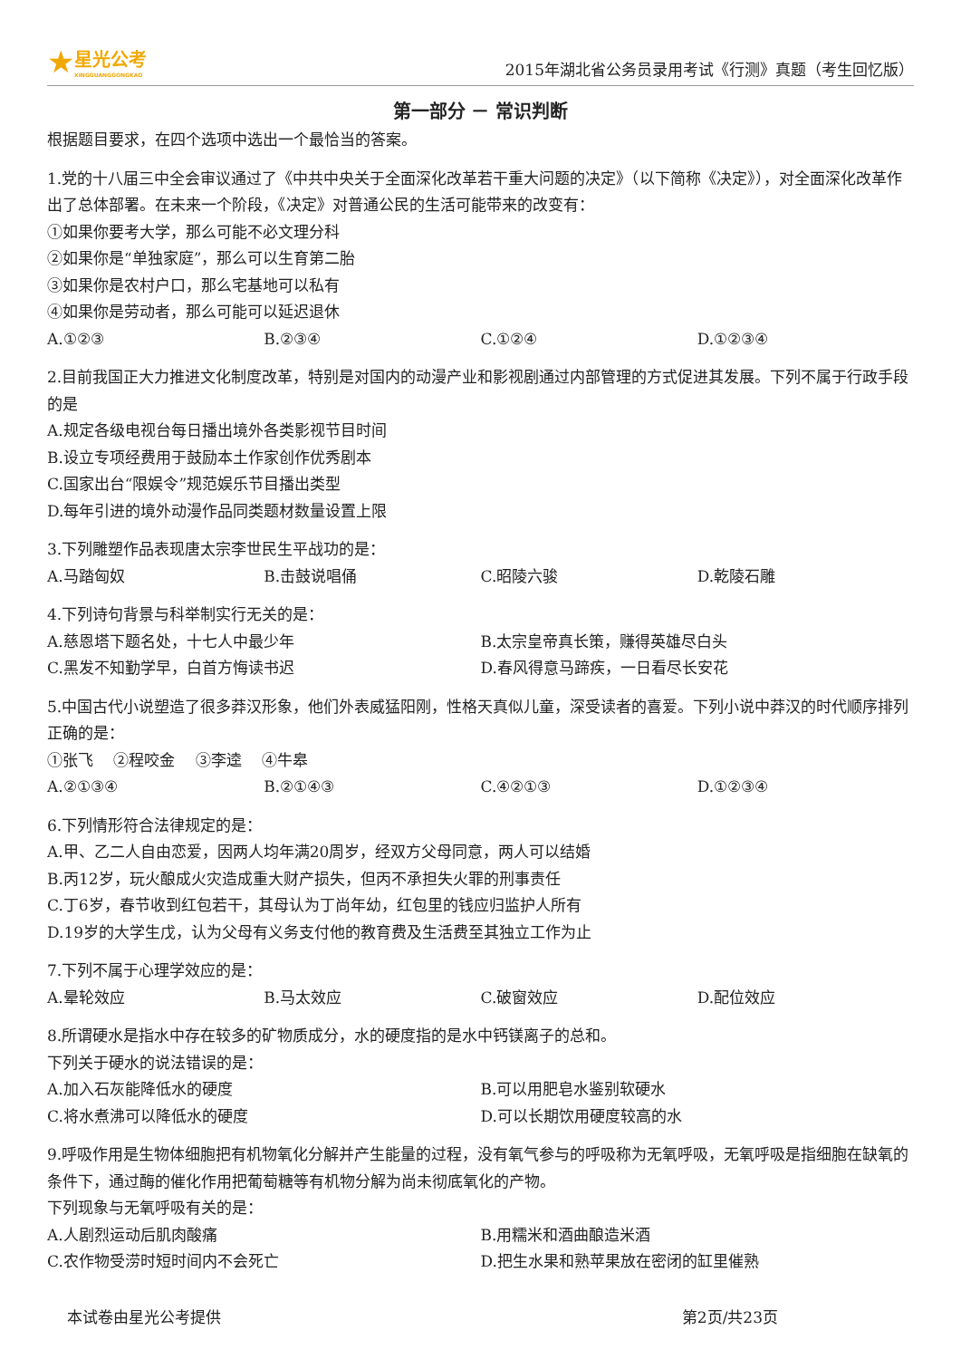★ 星光公考
XINGGUANGGONGKAO
2015年湖北省公务员录用考试《行测》真题（考生回忆版）
第一部分 － 常识判断
根据题目要求，在四个选项中选出一个最恰当的答案。
1.党的十八届三中全会审议通过了《中共中央关于全面深化改革若干重大问题的决定》（以下简称《决定》），对全面深化改革作出了总体部署。在未来一个阶段，《决定》对普通公民的生活可能带来的改变有：
①如果你要考大学，那么可能不必文理分科
②如果你是“单独家庭”，那么可以生育第二胎
③如果你是农村户口，那么宅基地可以私有
④如果你是劳动者，那么可能可以延迟退休
A.①②③ B.②③④ C.①②④ D.①②③④
2.目前我国正大力推进文化制度改革，特别是对国内的动漫产业和影视剧通过内部管理的方式促进其发展。下列不属于行政手段的是
A.规定各级电视台每日播出境外各类影视节目时间
B.设立专项经费用于鼓励本土作家创作优秀剧本
C.国家出台“限娱令”规范娱乐节目播出类型
D.每年引进的境外动漫作品同类题材数量设置上限
3.下列雕塑作品表现唐太宗李世民生平战功的是：
A.马踏匈奴 B.击鼓说唱俑 C.昭陵六骏 D.乾陵石雕
4.下列诗句背景与科举制实行无关的是：
A.慈恩塔下题名处，十七人中最少年 B.太宗皇帝真长策，赚得英雄尽白头 C.黑发不知勤学早，白首方悔读书迟 D.春风得意马蹄疾，一日看尽长安花
5.中国古代小说塑造了很多莽汉形象，他们外表威猛阳刚，性格天真似儿童，深受读者的喜爱。下列小说中莽汉的时代顺序排列正确的是：
①张飞　 ②程咬金　 ③李逵　 ④牛皋
A.②①③④ B.②①④③ C.④②①③ D.①②③④
6.下列情形符合法律规定的是：
A.甲、乙二人自由恋爱，因两人均年满20周岁，经双方父母同意，两人可以结婚
B.丙12岁，玩火酿成火灾造成重大财产损失，但丙不承担失火罪的刑事责任
C.丁6岁，春节收到红包若干，其母认为丁尚年幼，红包里的钱应归监护人所有
D.19岁的大学生戊，认为父母有义务支付他的教育费及生活费至其独立工作为止
7.下列不属于心理学效应的是：
A.晕轮效应 B.马太效应 C.破窗效应 D.配位效应
8.所谓硬水是指水中存在较多的矿物质成分，水的硬度指的是水中钙镁离子的总和。
下列关于硬水的说法错误的是：
A.加入石灰能降低水的硬度 B.可以用肥皂水鉴别软硬水 C.将水煮沸可以降低水的硬度 D.可以长期饮用硬度较高的水
9.呼吸作用是生物体细胞把有机物氧化分解并产生能量的过程，没有氧气参与的呼吸称为无氧呼吸，无氧呼吸是指细胞在缺氧的条件下，通过酶的催化作用把葡萄糖等有机物分解为尚未彻底氧化的产物。
下列现象与无氧呼吸有关的是：
A.人剧烈运动后肌肉酸痛 B.用糯米和酒曲酿造米酒 C.农作物受涝时短时间内不会死亡 D.把生水果和熟苹果放在密闭的缸里催熟
本试卷由星光公考提供 第2页/共23页